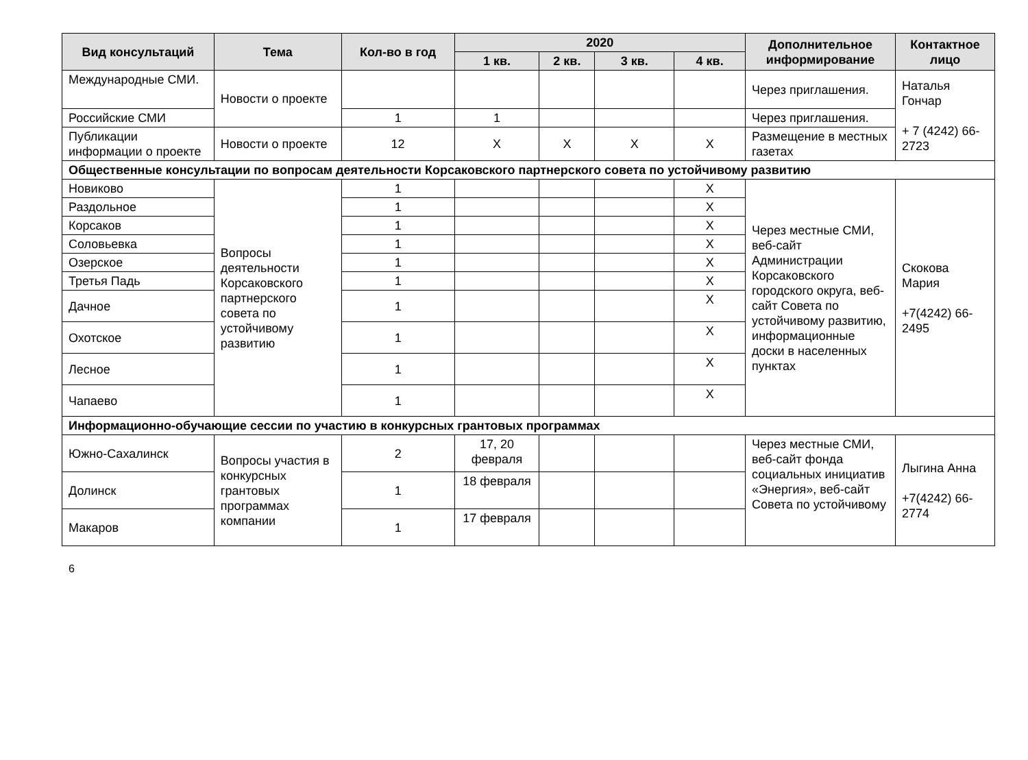| Вид консультаций | Тема | Кол-во в год | 2020 | | | | Дополнительное информирование | Контактное лицо |
| --- | --- | --- | --- | --- | --- | --- | --- | --- |
| | | | 1 кв. | 2 кв. | 3 кв. | 4 кв. | | |
| Международные СМИ. | Новости о проекте | | | | | | Через приглашения. | Наталья Гончар + 7 (4242) 66-2723 |
| Российские СМИ | | 1 | 1 | | | | Через приглашения. | |
| Публикации информации о проекте | Новости о проекте | 12 | X | X | X | X | Размещение в местных газетах | |
| Общественные консультации по вопросам деятельности Корсаковского партнерского совета по устойчивому развитию | | | | | | | | |
| Новиково | Вопросы деятельности Корсаковского партнерского совета по устойчивому развитию | 1 | | | | X | Через местные СМИ, веб-сайт Администрации Корсаковского городского округа, веб-сайт Совета по устойчивому развитию, информационные доски в населенных пунктах | Скокова Мария +7(4242) 66-2495 |
| Раздольное | | 1 | | | | X | | |
| Корсаков | | 1 | | | | X | | |
| Соловьевка | | 1 | | | | X | | |
| Озерское | | 1 | | | | X | | |
| Третья Падь | | 1 | | | | X | | |
| Дачное | | 1 | | | | X | | |
| Охотское | | 1 | | | | X | | |
| Лесное | | 1 | | | | X | | |
| Чапаево | | 1 | | | | X | | |
| Информационно-обучающие сессии по участию в конкурсных грантовых программах | | | | | | | | |
| Южно-Сахалинск | Вопросы участия в конкурсных грантовых программах компании | 2 | 17, 20 февраля | | | | Через местные СМИ, веб-сайт фонда социальных инициатив «Энергия», веб-сайт Совета по устойчивому | Лыгина Анна +7(4242) 66-2774 |
| Долинск | | 1 | 18 февраля | | | | | |
| Макаров | | 1 | 17 февраля | | | | | |
6